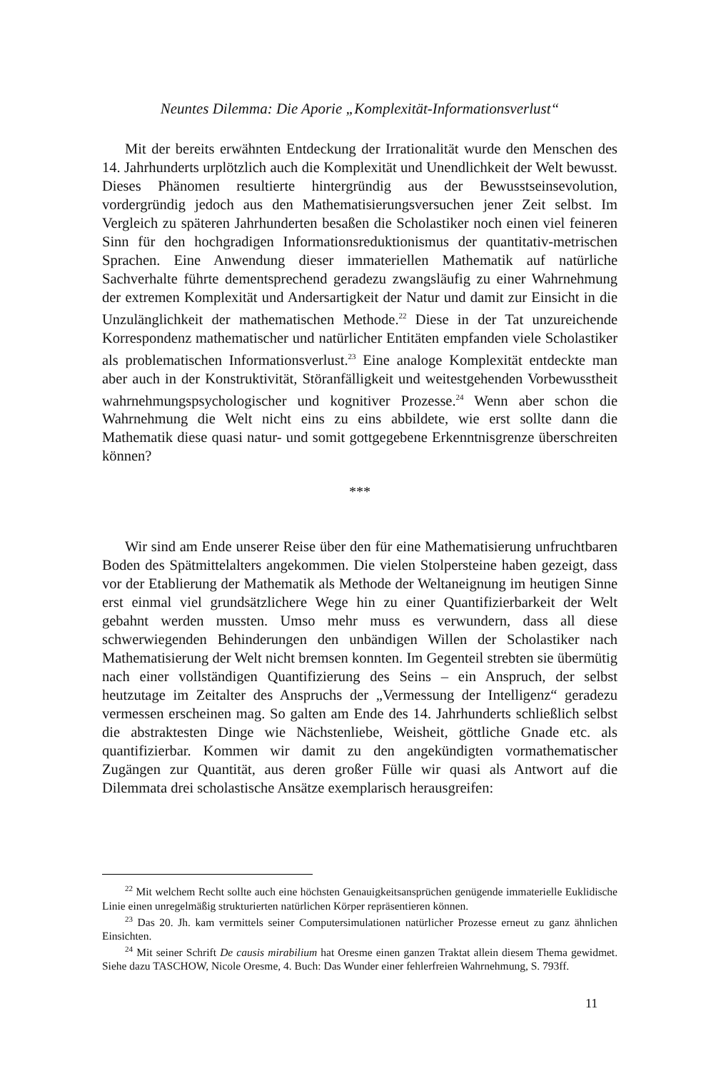Neuntes Dilemma: Die Aporie „Komplexität-Informationsverlust“
Mit der bereits erwähnten Entdeckung der Irrationalität wurde den Menschen des 14. Jahrhunderts urplötzlich auch die Komplexität und Unendlichkeit der Welt bewusst. Dieses Phänomen resultierte hintergründig aus der Bewusstseins­evolution, vordergründig jedoch aus den Mathematisierungsversuchen jener Zeit selbst. Im Vergleich zu späteren Jahrhunderten besaßen die Scholastiker noch einen viel feineren Sinn für den hochgradigen Informationsreduktionismus der quantitativ-metrischen Sprachen. Eine Anwendung dieser immateriellen Mathematik auf natürliche Sachverhalte führte dementsprechend geradezu zwangsläufig zu einer Wahrnehmung der extremen Komplexität und Andersar­tigkeit der Natur und damit zur Einsicht in die Unzulänglichkeit der mathemati­schen Methode.<sup>22</sup> Diese in der Tat unzureichende Korrespondenz mathemati­scher und natürlicher Entitäten empfanden viele Scholastiker als problemati­schen Informationsverlust.<sup>23</sup> Eine analoge Komplexität entdeckte man aber auch in der Konstruktivität, Störanfälligkeit und weitestgehenden Vorbewusstheit wahrnehmungspsychologischer und kognitiver Prozesse.<sup>24</sup> Wenn aber schon die Wahrnehmung die Welt nicht eins zu eins abbildete, wie erst sollte dann die Mathematik diese quasi natur- und somit gottgegebene Erkenntnisgrenze über­schreiten können?
***
Wir sind am Ende unserer Reise über den für eine Mathematisierung un­fruchtbaren Boden des Spätmittelalters angekommen. Die vielen Stolpersteine haben gezeigt, dass vor der Etablierung der Mathematik als Methode der Welt­aneignung im heutigen Sinne erst einmal viel grundsätzlichere Wege hin zu einer Quantifizierbarkeit der Welt gebahnt werden mussten. Umso mehr muss es verwundern, dass all diese schwerwiegenden Behinderungen den unbändigen Willen der Scholastiker nach Mathematisierung der Welt nicht bremsen konn­ten. Im Gegenteil strebten sie übermütig nach einer vollständigen Quantifizie­rung des Seins – ein Anspruch, der selbst heutzutage im Zeitalter des Anspruchs der „Vermessung der Intelligenz“ geradezu vermessen erscheinen mag. So gal­ten am Ende des 14. Jahrhunderts schließlich selbst die abstraktesten Dinge wie Nächstenliebe, Weisheit, göttliche Gnade etc. als quantifizierbar. Kommen wir damit zu den angekündigten vormathematischer Zugängen zur Quantität, aus deren großer Fülle wir quasi als Antwort auf die Dilemmata drei scholastische Ansätze exemplarisch herausgreifen:
<sup>22</sup> Mit welchem Recht sollte auch eine höchsten Genauigkeitsansprüchen genügende immaterielle Euklidische Linie einen unregelmäßig strukturierten natürlichen Körper repräsentieren können.
<sup>23</sup> Das 20. Jh. kam vermittels seiner Computersimulationen natürlicher Prozesse erneut zu ganz ähnlichen Einsichten.
<sup>24</sup> Mit seiner Schrift De causis mirabilium hat Oresme einen ganzen Traktat allein diesem Thema gewidmet. Siehe dazu TASCHOW, Nicole Oresme, 4. Buch: Das Wunder einer fehlerfreien Wahrnehmung, S. 793ff.
11